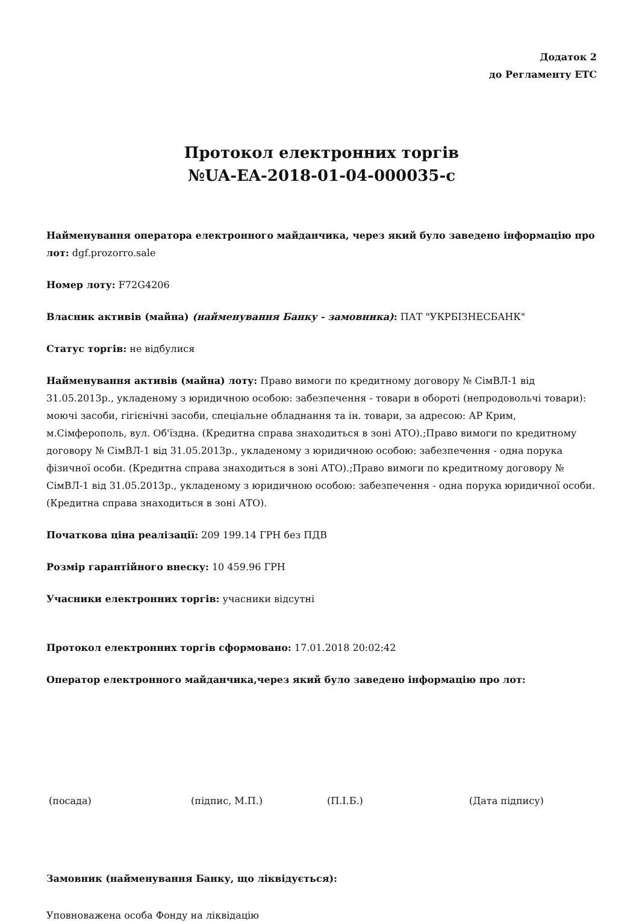Додаток 2
до Регламенту ЕТС
Протокол електронних торгів
№UA-EA-2018-01-04-000035-c
Найменування оператора електронного майданчика, через який було заведено інформацію про лот: dgf.prozorro.sale
Номер лоту: F72G4206
Власник активів (майна) (найменування Банку - замовника): ПАТ "УКРБІЗНЕСБАНК"
Статус торгів: не відбулися
Найменування активів (майна) лоту: Право вимоги по кредитному договору № СімВЛ-1 від 31.05.2013р., укладеному з юридичною особою: забезпечення - товари в обороті (непродовольчі товари): моючі засоби, гігієнічні засоби, спеціальне обладнання та ін. товари, за адресою: АР Крим, м.Сімферополь, вул. Об'їздна. (Кредитна справа знаходиться в зоні АТО).;Право вимоги по кредитному договору № СімВЛ-1 від 31.05.2013р., укладеному з юридичною особою: забезпечення - одна порука фізичної особи. (Кредитна справа знаходиться в зоні АТО).;Право вимоги по кредитному договору № СімВЛ-1 від 31.05.2013р., укладеному з юридичною особою: забезпечення - одна порука юридичної особи. (Кредитна справа знаходиться в зоні АТО).
Початкова ціна реалізації: 209 199.14 ГРН без ПДВ
Розмір гарантійного внеску: 10 459.96 ГРН
Учасники електронних торгів: учасники відсутні
Протокол електронних торгів сформовано: 17.01.2018 20:02:42
Оператор електронного майданчика,через який було заведено інформацію про лот:
(посада) (підпис, М.П.) (П.І.Б.) (Дата підпису)
Замовник (найменування Банку, що ліквідується):
Уповноважена особа Фонду на ліквідацію